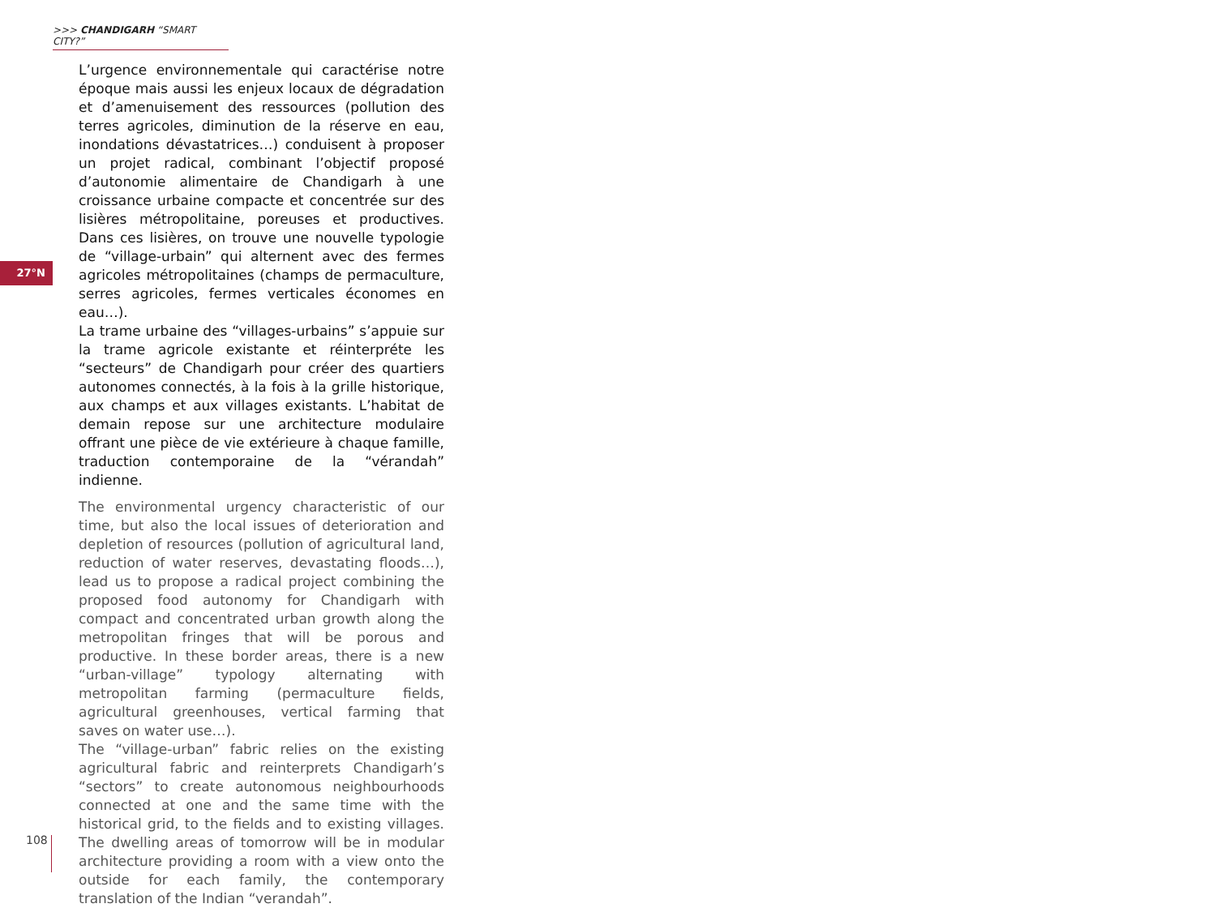>>> CHANDIGARH “SMART CITY?”
27°N
L’urgence environnementale qui caractérise notre époque mais aussi les enjeux locaux de dégradation et d’amenuisement des ressources (pollution des terres agricoles, diminution de la réserve en eau, inondations dévastatrices…) conduisent à proposer un projet radical, combinant l’objectif proposé d’autonomie alimentaire de Chandigarh à une croissance urbaine compacte et concentrée sur des lisières métropolitaine, poreuses et productives. Dans ces lisières, on trouve une nouvelle typologie de “village-urbain” qui alternent avec des fermes agricoles métropolitaines (champs de permaculture, serres agricoles, fermes verticales économes en eau…).
La trame urbaine des “villages-urbains” s’appuie sur la trame agricole existante et réinterpréte les “secteurs” de Chandigarh pour créer des quartiers autonomes connectés, à la fois à la grille historique, aux champs et aux villages existants. L’habitat de demain repose sur une architecture modulaire offrant une pièce de vie extérieure à chaque famille, traduction contemporaine de la “vérandah” indienne.
The environmental urgency characteristic of our time, but also the local issues of deterioration and depletion of resources (pollution of agricultural land, reduction of water reserves, devastating floods…), lead us to propose a radical project combining the proposed food autonomy for Chandigarh with compact and concentrated urban growth along the metropolitan fringes that will be porous and productive. In these border areas, there is a new “urban-village” typology alternating with metropolitan farming (permaculture fields, agricultural greenhouses, vertical farming that saves on water use…).
The “village-urban” fabric relies on the existing agricultural fabric and reinterprets Chandigarh’s “sectors” to create autonomous neighbourhoods connected at one and the same time with the historical grid, to the fields and to existing villages. The dwelling areas of tomorrow will be in modular architecture providing a room with a view onto the outside for each family, the contemporary translation of the Indian “verandah”.
108